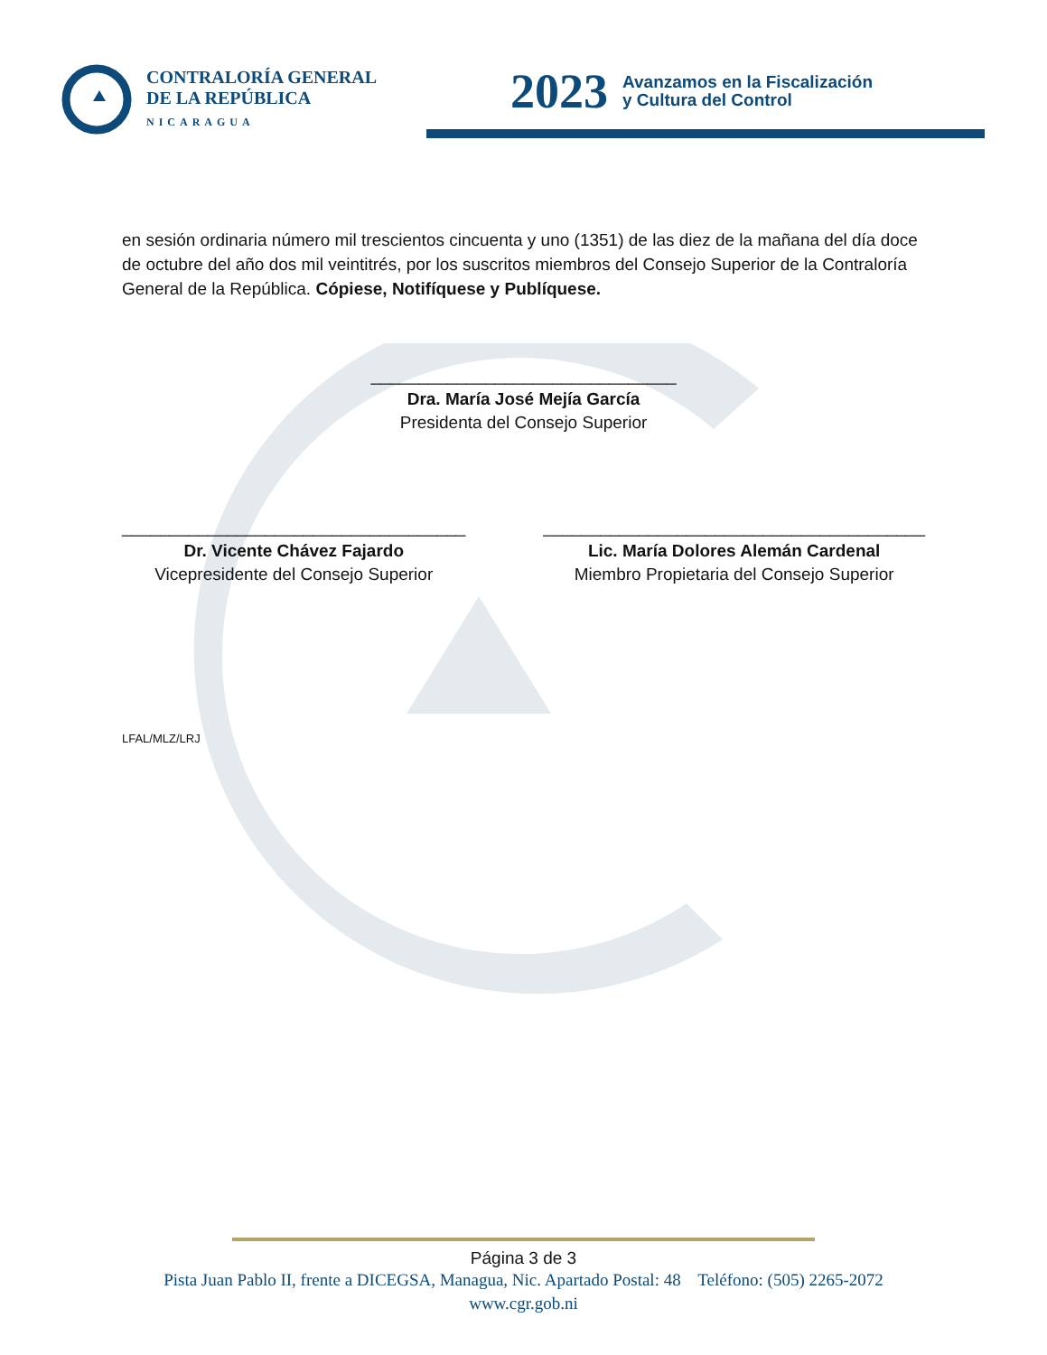CONTRALORÍA GENERAL
DE LA REPÚBLICA
NICARAGUA
2023 Avanzamos en la Fiscalización
y Cultura del Control
en sesión ordinaria número mil trescientos cincuenta y uno (1351) de las diez de la mañana del día doce de octubre del año dos mil veintitrés, por los suscritos miembros del Consejo Superior de la Contraloría General de la República. Cópiese, Notifíquese y Publíquese.
________________________________
Dra. María José Mejía García
Presidenta del Consejo Superior
____________________________________
Dr. Vicente Chávez Fajardo
Vicepresidente del Consejo Superior
________________________________________
Lic. María Dolores Alemán Cardenal
Miembro Propietaria del Consejo Superior
LFAL/MLZ/LRJ
Página 3 de 3
Pista Juan Pablo II, frente a DICEGSA, Managua, Nic. Apartado Postal: 48 Teléfono: (505) 2265-2072
www.cgr.gob.ni